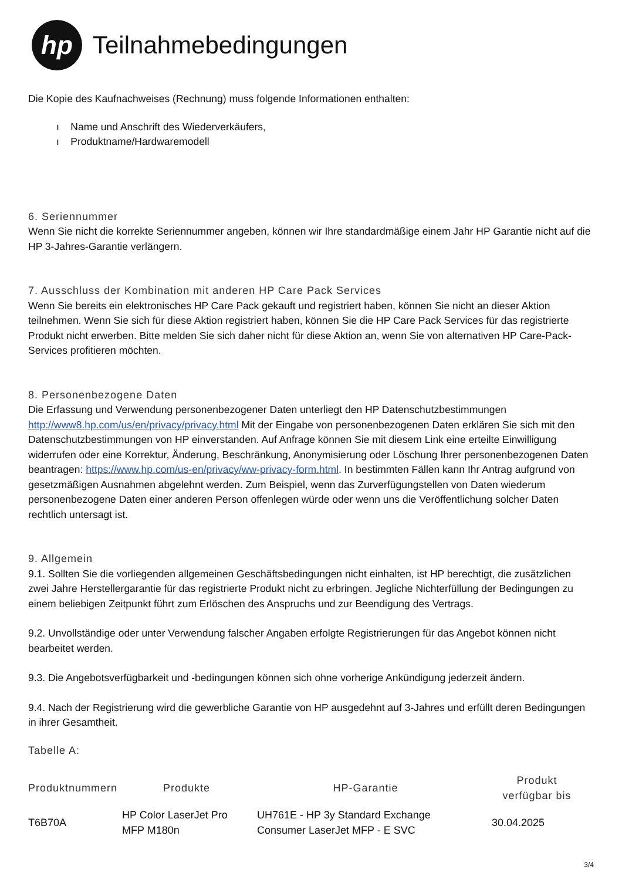hp
Teilnahmebedingungen
Die Kopie des Kaufnachweises (Rechnung) muss folgende Informationen enthalten:
ı Name und Anschrift des Wiederverkäufers,
ı Produktname/Hardwaremodell
6. Seriennummer
Wenn Sie nicht die korrekte Seriennummer angeben, können wir Ihre standardmäßige einem Jahr HP Garantie nicht auf die HP 3-Jahres-Garantie verlängern.
7. Ausschluss der Kombination mit anderen HP Care Pack Services
Wenn Sie bereits ein elektronisches HP Care Pack gekauft und registriert haben, können Sie nicht an dieser Aktion teilnehmen. Wenn Sie sich für diese Aktion registriert haben, können Sie die HP Care Pack Services für das registrierte Produkt nicht erwerben. Bitte melden Sie sich daher nicht für diese Aktion an, wenn Sie von alternativen HP Care-Pack-Services profitieren möchten.
8. Personenbezogene Daten
Die Erfassung und Verwendung personenbezogener Daten unterliegt den HP Datenschutzbestimmungen http://www8.hp.com/us/en/privacy/privacy.html Mit der Eingabe von personenbezogenen Daten erklären Sie sich mit den Datenschutzbestimmungen von HP einverstanden. Auf Anfrage können Sie mit diesem Link eine erteilte Einwilligung widerrufen oder eine Korrektur, Änderung, Beschränkung, Anonymisierung oder Löschung Ihrer personenbezogenen Daten beantragen: https://www.hp.com/us-en/privacy/ww-privacy-form.html. In bestimmten Fällen kann Ihr Antrag aufgrund von gesetzmäßigen Ausnahmen abgelehnt werden. Zum Beispiel, wenn das Zurverfügungstellen von Daten wiederum personenbezogene Daten einer anderen Person offenlegen würde oder wenn uns die Veröffentlichung solcher Daten rechtlich untersagt ist.
9. Allgemein
9.1. Sollten Sie die vorliegenden allgemeinen Geschäftsbedingungen nicht einhalten, ist HP berechtigt, die zusätzlichen zwei Jahre Herstellergarantie für das registrierte Produkt nicht zu erbringen. Jegliche Nichterfüllung der Bedingungen zu einem beliebigen Zeitpunkt führt zum Erlöschen des Anspruchs und zur Beendigung des Vertrags.
9.2. Unvollständige oder unter Verwendung falscher Angaben erfolgte Registrierungen für das Angebot können nicht bearbeitet werden.
9.3. Die Angebotsverfügbarkeit und -bedingungen können sich ohne vorherige Ankündigung jederzeit ändern.
9.4. Nach der Registrierung wird die gewerbliche Garantie von HP ausgedehnt auf 3-Jahres und erfüllt deren Bedingungen in ihrer Gesamtheit.
Tabelle A:
| Produktnummern | Produkte | HP-Garantie | Produkt verfügbar bis |
| --- | --- | --- | --- |
| T6B70A | HP Color LaserJet Pro MFP M180n | UH761E - HP 3y Standard Exchange Consumer LaserJet MFP - E SVC | 30.04.2025 |
3/4